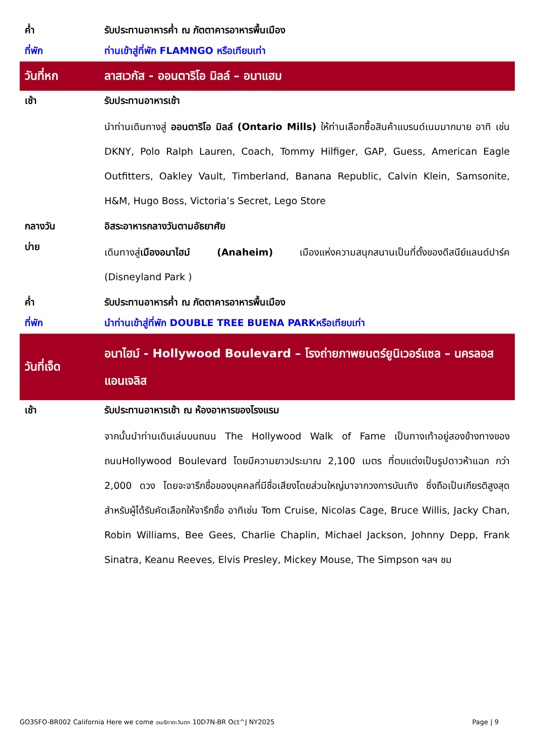| ค่ำ | รับประทานอาหารค่ำ ณ ภัตตาคารอาหารพื้นเมือง |
| ที่พัก | ท่านเข้าสู่ที่พัก FLAMNGO หรือเทียบเท่า |
| วันที่หก | ลาสเวกัส - ออนตาริโอ มิลล์ – อนาแฮม |
| เช้า | รับประทานอาหารเช้า |
| | นำท่านเดินทางสู่ ออนตาริโอ มิลล์ (Ontario Mills) ให้ท่านเลือกซื้อสินค้าแบรนด์เนมมากมาย อาทิ เช่น DKNY, Polo Ralph Lauren, Coach, Tommy Hilfiger, GAP, Guess, American Eagle Outfitters, Oakley Vault, Timberland, Banana Republic, Calvin Klein, Samsonite, H&M, Hugo Boss, Victoria’s Secret, Lego Store |
| กลางวัน | อิสระอาหารกลางวันตามอัธยาศัย |
| บ่าย | เดินทางสู่ เมืองอนาไฮม์ (Anaheim) เมืองแห่งความสนุกสนานเป็นที่ตั้งของดีสนีย์แลนด์ปาร์ค (Disneyland Park ) |
| ค่ำ | รับประทานอาหารค่ำ ณ ภัตตาคารอาหารพื้นเมือง |
| ที่พัก | นำท่านเข้าสู่ที่พัก DOUBLE TREE BUENA PARKหรือเทียบเท่า |
| วันที่เจ็ด | อนาไฮม์ - Hollywood Boulevard – โรงถ่ายภาพยนตร์ยูนิเวอร์แซล – นครลอส แอนเจลิส |
| เช้า | รับประทานอาหารเช้า ณ ห้องอาหารของโรงแรม |
| | จากนั้นนำท่านเดินเล่นบนถนน The Hollywood Walk of Fame เป็นทางเท้าอยู่สองข้างทางของถนนHollywood Boulevard โดยมีความยาวประมาณ 2,100 เมตร ที่ตบแต่งเป็นรูปดาวห้าแฉก กว่า 2,000 ดวง โดยจะจารึกชื่อของบุคคลที่มีชื่อเสียงโดยส่วนใหญ่มาจากวงการบันเทิง ซึ่งถือเป็นเกียรติสูงสุด สำหรับผู้ได้รับคัดเลือกให้จารึกชื่อ อาทิเช่น Tom Cruise, Nicolas Cage, Bruce Willis, Jacky Chan, Robin Williams, Bee Gees, Charlie Chaplin, Michael Jackson, Johnny Depp, Frank Sinatra, Keanu Reeves, Elvis Presley, Mickey Mouse, The Simpson ฯลฯ ชม |
GO3SFO-BR002 California Here we come อเมริกาตะวันตก 10D7N-BR Oct^J NY2025 Page | 9